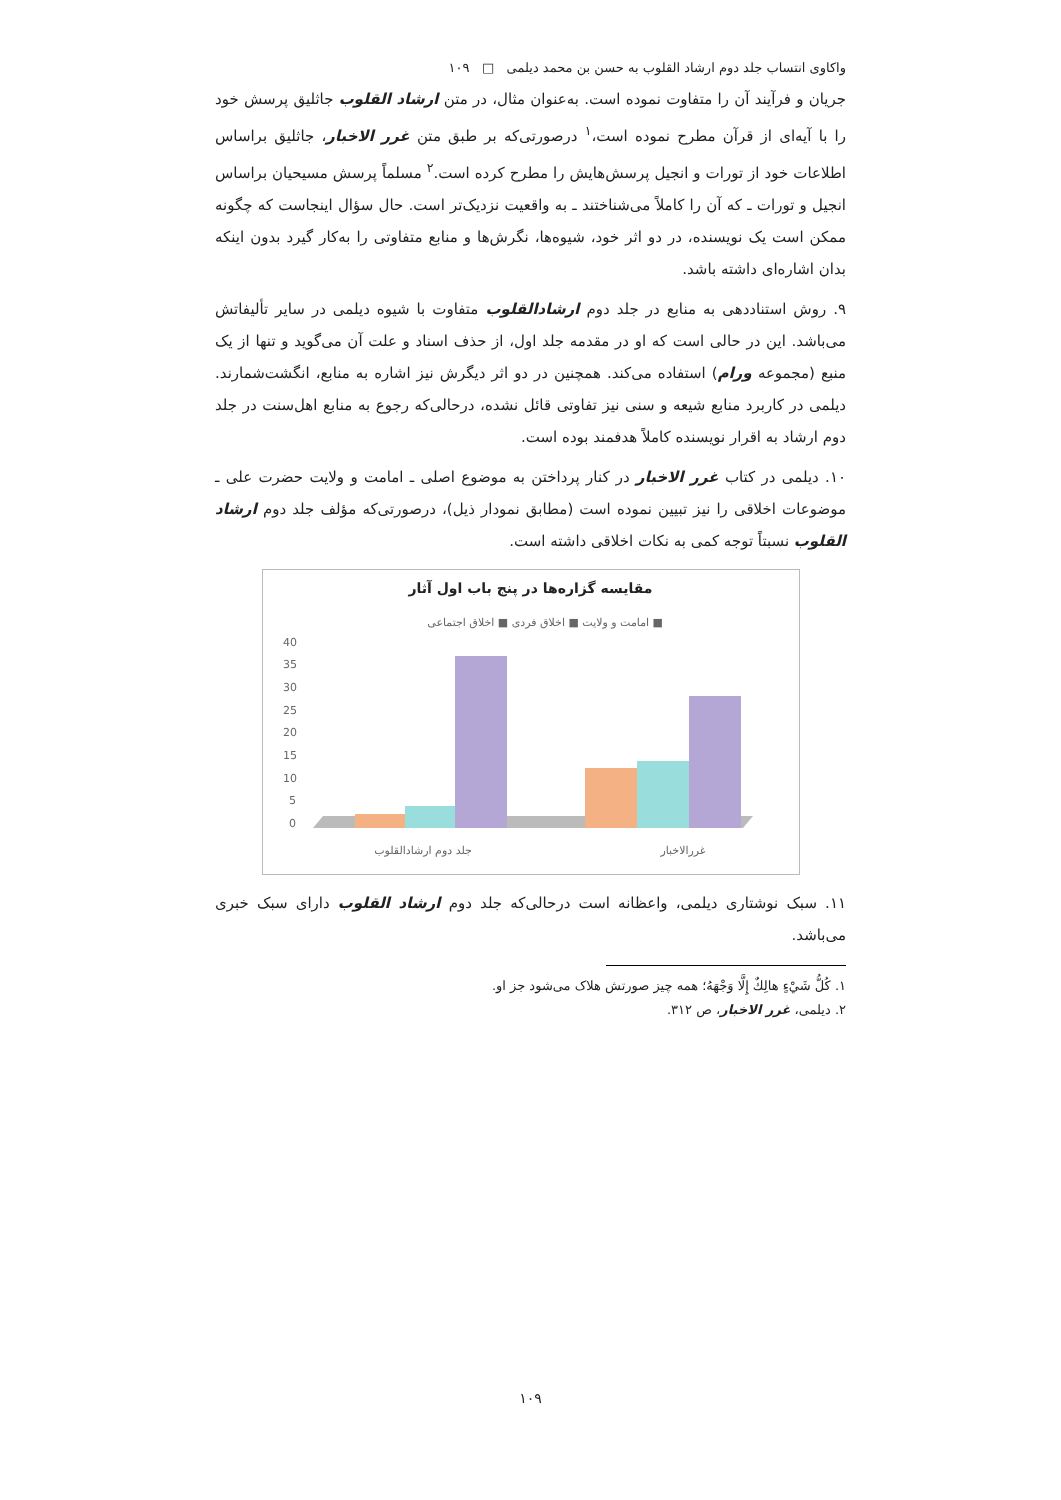واکاوی انتساب جلد دوم ارشاد القلوب به حسن بن محمد دیلمی □ ۱۰۹
جریان و فرآیند آن را متفاوت نموده است. به‌عنوان مثال، در متن ارشاد القلوب جاثلیق پرسش خود را با آیه‌ای از قرآن مطرح نموده است،<sup>۱</sup> درصورتی‌که بر طبق متن غرر الاخبار، جاثلیق براساس اطلاعات خود از تورات و انجیل پرسش‌هایش را مطرح کرده است.<sup>۲</sup> مسلماً پرسش مسیحیان براساس انجیل و تورات ـ که آن را کاملاً می‌شناختند ـ به واقعیت نزدیک‌تر است. حال سؤال اینجاست که چگونه ممکن است یک نویسنده، در دو اثر خود، شیوه‌ها، نگرش‌ها و منابع متفاوتی را به‌کار گیرد بدون اینکه بدان اشاره‌ای داشته باشد.
۹. روش استناددهی به منابع در جلد دوم ارشادالقلوب متفاوت با شیوه دیلمی در سایر تألیفاتش می‌باشد. این در حالی است که او در مقدمه جلد اول، از حذف اسناد و علت آن می‌گوید و تنها از یک منبع (مجموعه ورام) استفاده می‌کند. همچنین در دو اثر دیگرش نیز اشاره به منابع، انگشت‌شمارند. دیلمی در کاربرد منابع شیعه و سنی نیز تفاوتی قائل نشده، درحالی‌که رجوع به منابع اهل‌سنت در جلد دوم ارشاد به اقرار نویسنده کاملاً هدفمند بوده است.
۱۰. دیلمی در کتاب غرر الاخبار در کنار پرداختن به موضوع اصلی ـ امامت و ولایت حضرت علی ـ موضوعات اخلاقی را نیز تبیین نموده است (مطابق نمودار ذیل)، درصورتی‌که مؤلف جلد دوم ارشاد القلوب نسبتاً توجه کمی به نکات اخلاقی داشته است.
مقایسه گزاره‌ها در پنج باب اول آثار
امامت و ولایت ■ اخلاق فردی ■ اخلاق اجتماعی ■
40
35
30
25
20
15
10
5
0
جلد دوم ارشادالقلوب
غررالاخبار
۱۱. سبک نوشتاری دیلمی، واعظانه است درحالی‌که جلد دوم ارشاد القلوب دارای سبک خبری می‌باشد.
۱. كُلُّ شَيْءٍ هالِكٌ إِلَّا وَجْهَهُ؛ همه چیز صورتش هلاک می‌شود جز او.
۲. دیلمی، غرر الاخبار، ص ۳۱۲.
۱۰۹